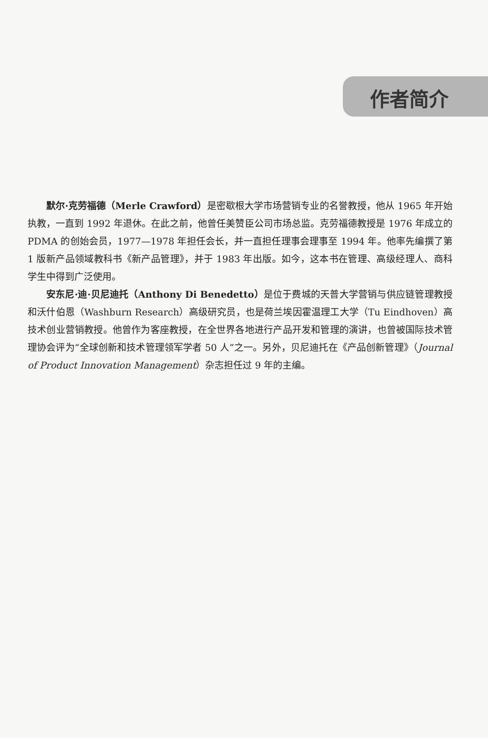作者简介
默尔·克劳福德（Merle Crawford）是密歇根大学市场营销专业的名誉教授，他从 1965 年开始执教，一直到 1992 年退休。在此之前，他曾任美赞臣公司市场总监。克劳福德教授是 1976 年成立的 PDMA 的创始会员，1977—1978 年担任会长，并一直担任理事会理事至 1994 年。他率先编撰了第 1 版新产品领域教科书《新产品管理》，并于 1983 年出版。如今，这本书在管理、高级经理人、商科学生中得到广泛使用。
安东尼·迪·贝尼迪托（Anthony Di Benedetto）是位于费城的天普大学营销与供应链管理教授和沃什伯恩（Washburn Research）高级研究员，也是荷兰埃因霍温理工大学（Tu Eindhoven）高技术创业营销教授。他曾作为客座教授，在全世界各地进行产品开发和管理的演讲，也曾被国际技术管理协会评为“全球创新和技术管理领军学者 50 人”之一。另外，贝尼迪托在《产品创新管理》（Journal of Product Innovation Management）杂志担任过 9 年的主编。